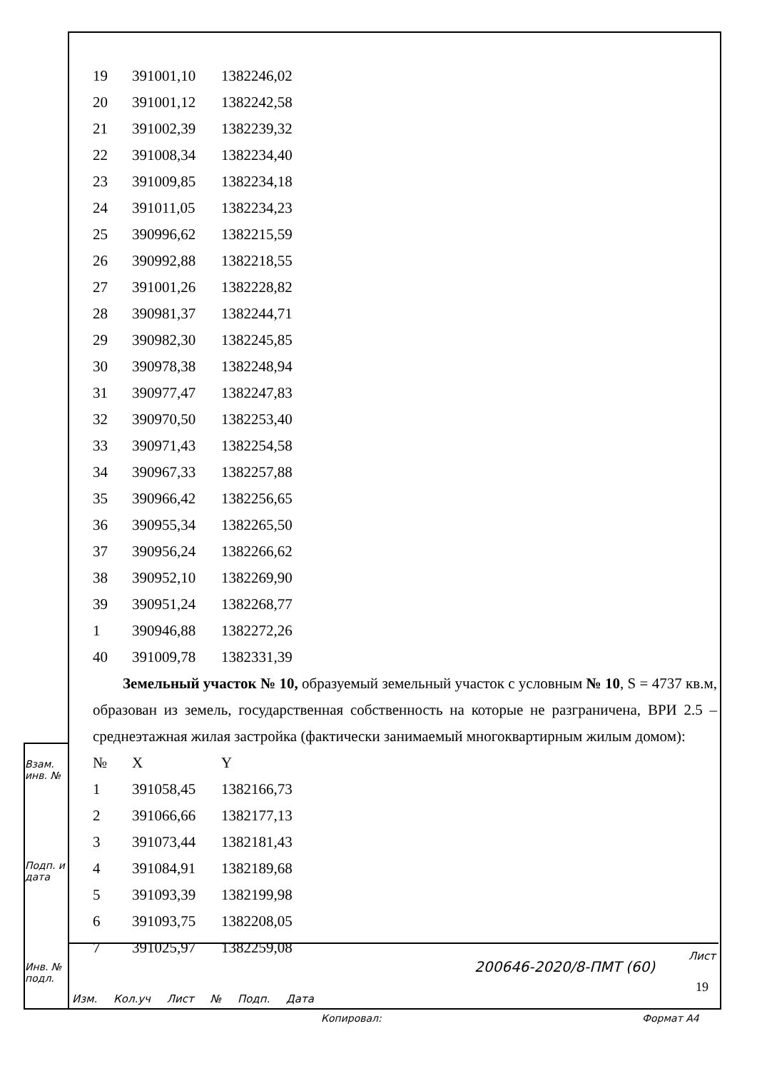| 19 | 391001,10 | 1382246,02 |
| 20 | 391001,12 | 1382242,58 |
| 21 | 391002,39 | 1382239,32 |
| 22 | 391008,34 | 1382234,40 |
| 23 | 391009,85 | 1382234,18 |
| 24 | 391011,05 | 1382234,23 |
| 25 | 390996,62 | 1382215,59 |
| 26 | 390992,88 | 1382218,55 |
| 27 | 391001,26 | 1382228,82 |
| 28 | 390981,37 | 1382244,71 |
| 29 | 390982,30 | 1382245,85 |
| 30 | 390978,38 | 1382248,94 |
| 31 | 390977,47 | 1382247,83 |
| 32 | 390970,50 | 1382253,40 |
| 33 | 390971,43 | 1382254,58 |
| 34 | 390967,33 | 1382257,88 |
| 35 | 390966,42 | 1382256,65 |
| 36 | 390955,34 | 1382265,50 |
| 37 | 390956,24 | 1382266,62 |
| 38 | 390952,10 | 1382269,90 |
| 39 | 390951,24 | 1382268,77 |
| 1 | 390946,88 | 1382272,26 |
| 40 | 391009,78 | 1382331,39 |
Земельный участок № 10, образуемый земельный участок с условным № 10, S = 4737 кв.м, образован из земель, государственная собственность на которые не разграничена, ВРИ 2.5 – среднеэтажная жилая застройка (фактически занимаемый многоквартирным жилым домом):
| № | X | Y |
| 1 | 391058,45 | 1382166,73 |
| 2 | 391066,66 | 1382177,13 |
| 3 | 391073,44 | 1382181,43 |
| 4 | 391084,91 | 1382189,68 |
| 5 | 391093,39 | 1382199,98 |
| 6 | 391093,75 | 1382208,05 |
| 7 | 391025,97 | 1382259,08 |
Взам. инв. №
Подп. и дата
Инв. № подл.
Изм. Кол.уч Лист № Подп. Дата
200646-2020/8-ПМТ (60)
Лист
19
Копировал: Формат А4